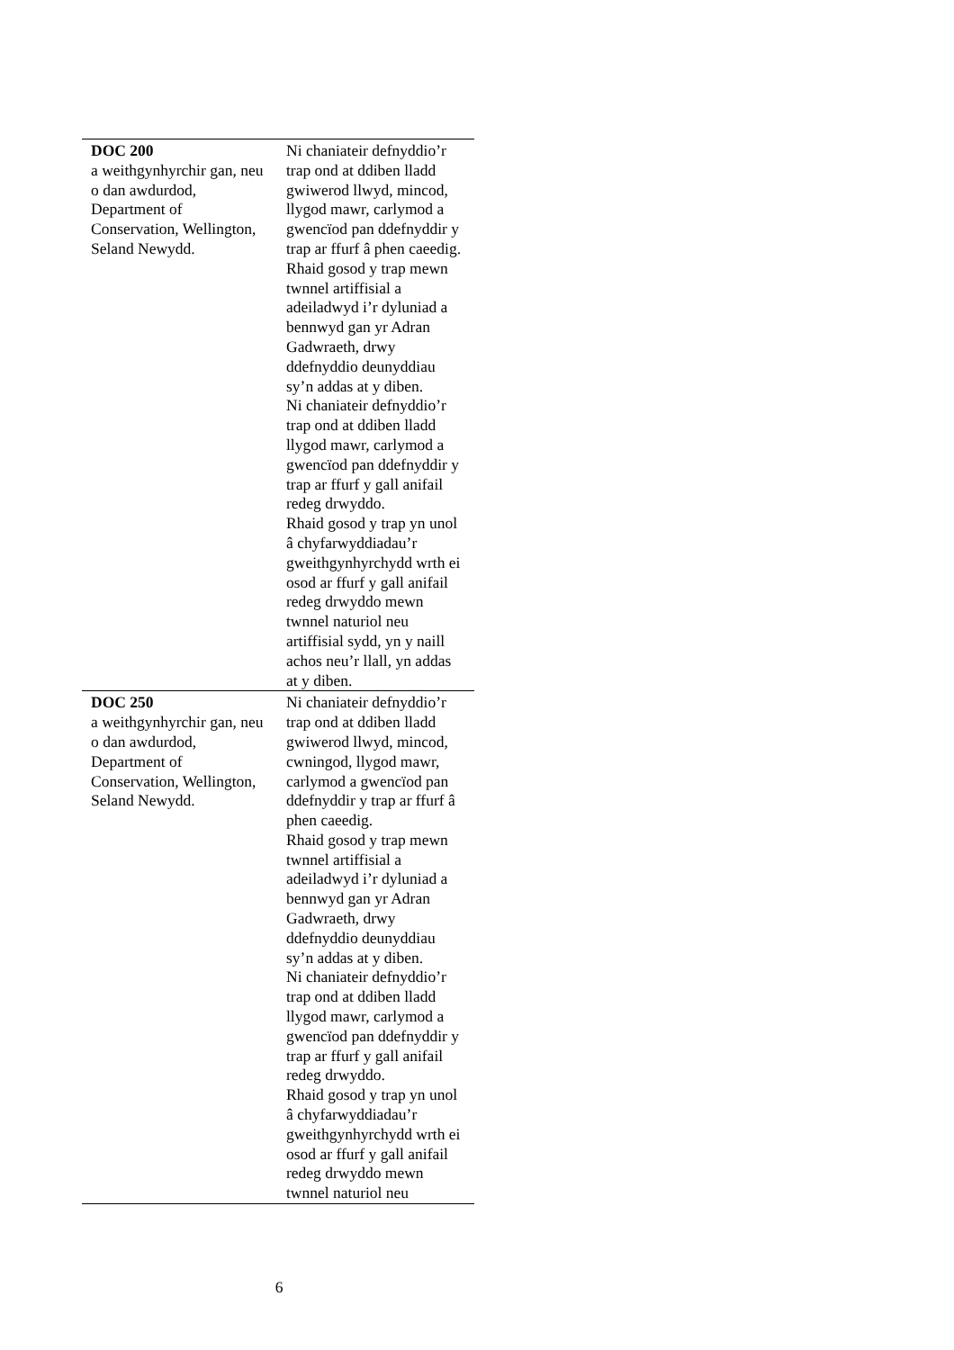| DOC 200 a weithgynhyrchir gan, neu o dan awdurdod, Department of Conservation, Wellington, Seland Newydd. | Ni chaniateir defnyddio’r trap ond at ddiben lladd gwiwerod llwyd, mincod, llygod mawr, carlymod a gwencïod pan ddefnyddir y trap ar ffurf â phen caeedig. Rhaid gosod y trap mewn twnnel artiffisial a adeiladwyd i’r dyluniad a bennwyd gan yr Adran Gadwraeth, drwy ddefnyddio deunyddiau sy’n addas at y diben. Ni chaniateir defnyddio’r trap ond at ddiben lladd llygod mawr, carlymod a gwencïod pan ddefnyddir y trap ar ffurf y gall anifail redeg drwyddo. Rhaid gosod y trap yn unol â chyfarwyddiadau’r gweithgynhyrchydd wrth ei osod ar ffurf y gall anifail redeg drwyddo mewn twnnel naturiol neu artiffisial sydd, yn y naill achos neu’r llall, yn addas at y diben. |
| DOC 250 a weithgynhyrchir gan, neu o dan awdurdod, Department of Conservation, Wellington, Seland Newydd. | Ni chaniateir defnyddio’r trap ond at ddiben lladd gwiwerod llwyd, mincod, cwningod, llygod mawr, carlymod a gwencïod pan ddefnyddir y trap ar ffurf â phen caeedig. Rhaid gosod y trap mewn twnnel artiffisial a adeiladwyd i’r dyluniad a bennwyd gan yr Adran Gadwraeth, drwy ddefnyddio deunyddiau sy’n addas at y diben. Ni chaniateir defnyddio’r trap ond at ddiben lladd llygod mawr, carlymod a gwencïod pan ddefnyddir y trap ar ffurf y gall anifail redeg drwyddo. Rhaid gosod y trap yn unol â chyfarwyddiadau’r gweithgynhyrchydd wrth ei osod ar ffurf y gall anifail redeg drwyddo mewn twnnel naturiol neu |
6